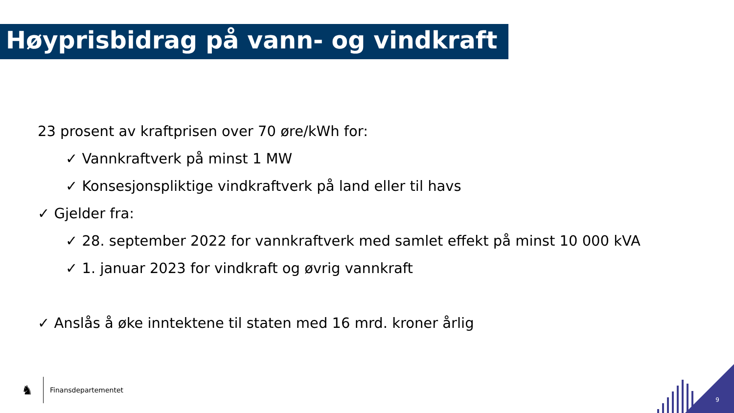Høyprisbidrag på vann- og vindkraft
23 prosent av kraftprisen over 70 øre/kWh for:
✓ Vannkraftverk på minst 1 MW
✓ Konsesjonspliktige vindkraftverk på land eller til havs
✓ Gjelder fra:
✓ 28. september 2022 for vannkraftverk med samlet effekt på minst 10 000 kVA
✓ 1. januar 2023 for vindkraft og øvrig vannkraft
✓ Anslås å øke inntektene til staten med 16 mrd. kroner årlig
♞
Finansdepartementet
9